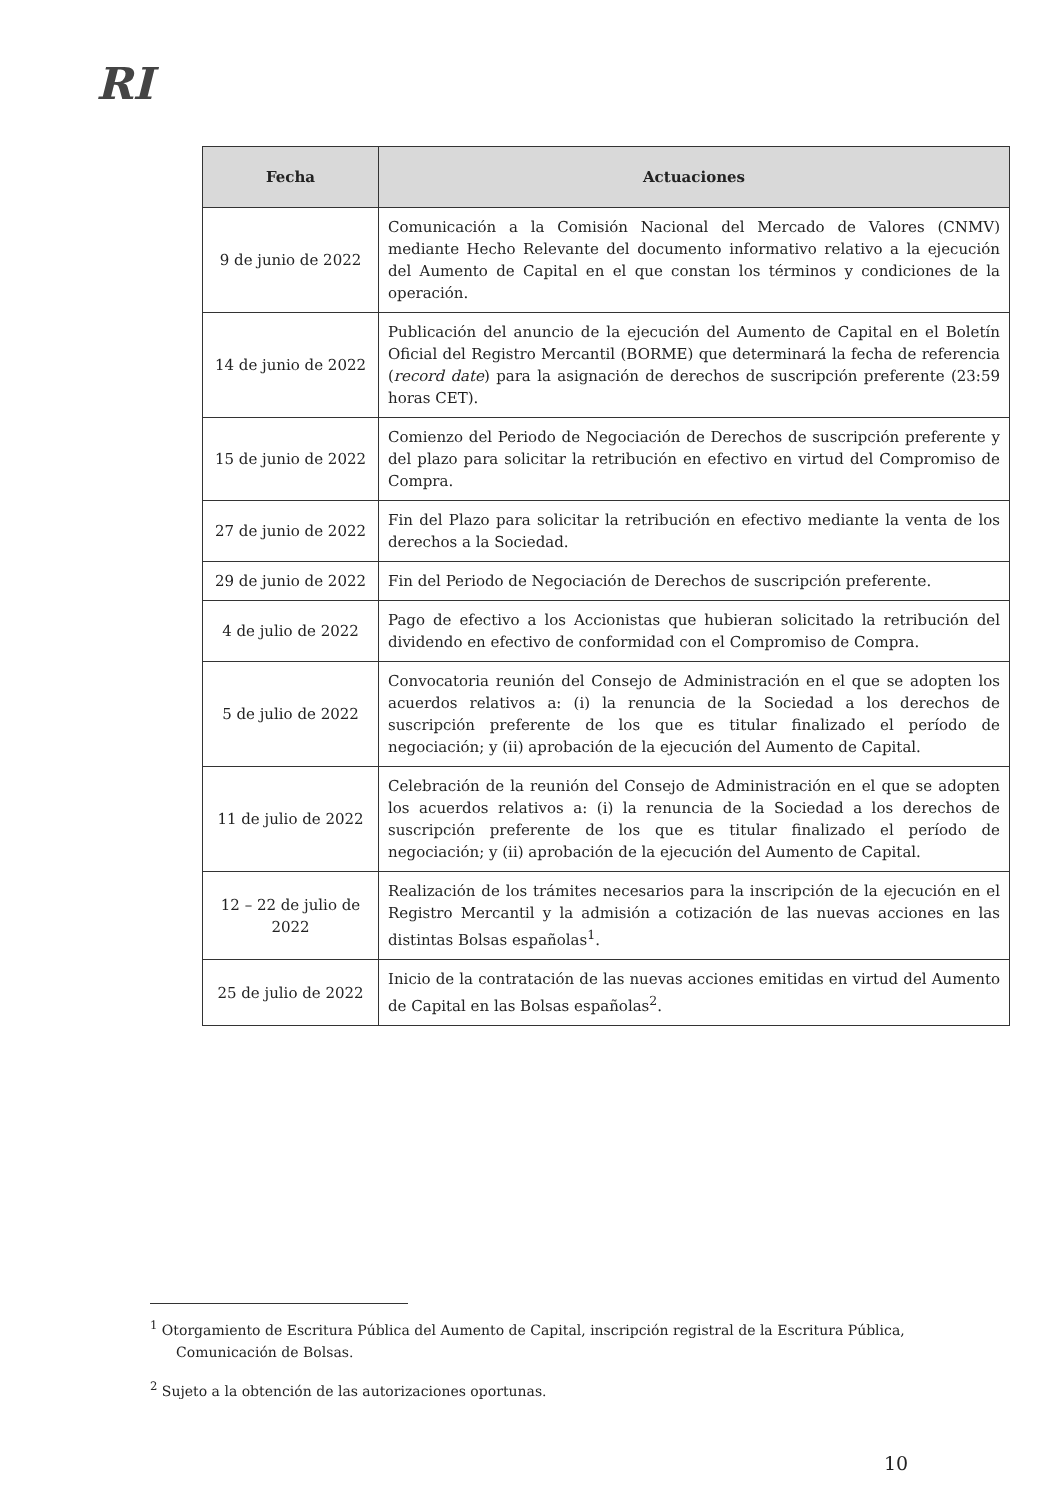RI
| Fecha | Actuaciones |
| --- | --- |
| 9 de junio de 2022 | Comunicación a la Comisión Nacional del Mercado de Valores (CNMV) mediante Hecho Relevante del documento informativo relativo a la ejecución del Aumento de Capital en el que constan los términos y condiciones de la operación. |
| 14 de junio de 2022 | Publicación del anuncio de la ejecución del Aumento de Capital en el Boletín Oficial del Registro Mercantil (BORME) que determinará la fecha de referencia ( record date ) para la asignación de derechos de suscripción preferente (23:59 horas CET). |
| 15 de junio de 2022 | Comienzo del Periodo de Negociación de Derechos de suscripción preferente y del plazo para solicitar la retribución en efectivo en virtud del Compromiso de Compra. |
| 27 de junio de 2022 | Fin del Plazo para solicitar la retribución en efectivo mediante la venta de los derechos a la Sociedad. |
| 29 de junio de 2022 | Fin del Periodo de Negociación de Derechos de suscripción preferente. |
| 4 de julio de 2022 | Pago de efectivo a los Accionistas que hubieran solicitado la retribución del dividendo en efectivo de conformidad con el Compromiso de Compra. |
| 5 de julio de 2022 | Convocatoria reunión del Consejo de Administración en el que se adopten los acuerdos relativos a: (i) la renuncia de la Sociedad a los derechos de suscripción preferente de los que es titular finalizado el período de negociación; y (ii) aprobación de la ejecución del Aumento de Capital. |
| 11 de julio de 2022 | Celebración de la reunión del Consejo de Administración en el que se adopten los acuerdos relativos a: (i) la renuncia de la Sociedad a los derechos de suscripción preferente de los que es titular finalizado el período de negociación; y (ii) aprobación de la ejecución del Aumento de Capital. |
| 12 – 22 de julio de 2022 | Realización de los trámites necesarios para la inscripción de la ejecución en el Registro Mercantil y la admisión a cotización de las nuevas acciones en las distintas Bolsas españolas<sup>1</sup>. |
| 25 de julio de 2022 | Inicio de la contratación de las nuevas acciones emitidas en virtud del Aumento de Capital en las Bolsas españolas<sup>2</sup>. |
<sup>1</sup> Otorgamiento de Escritura Pública del Aumento de Capital, inscripción registral de la Escritura Pública, Comunicación de Bolsas.
<sup>2</sup> Sujeto a la obtención de las autorizaciones oportunas.
10